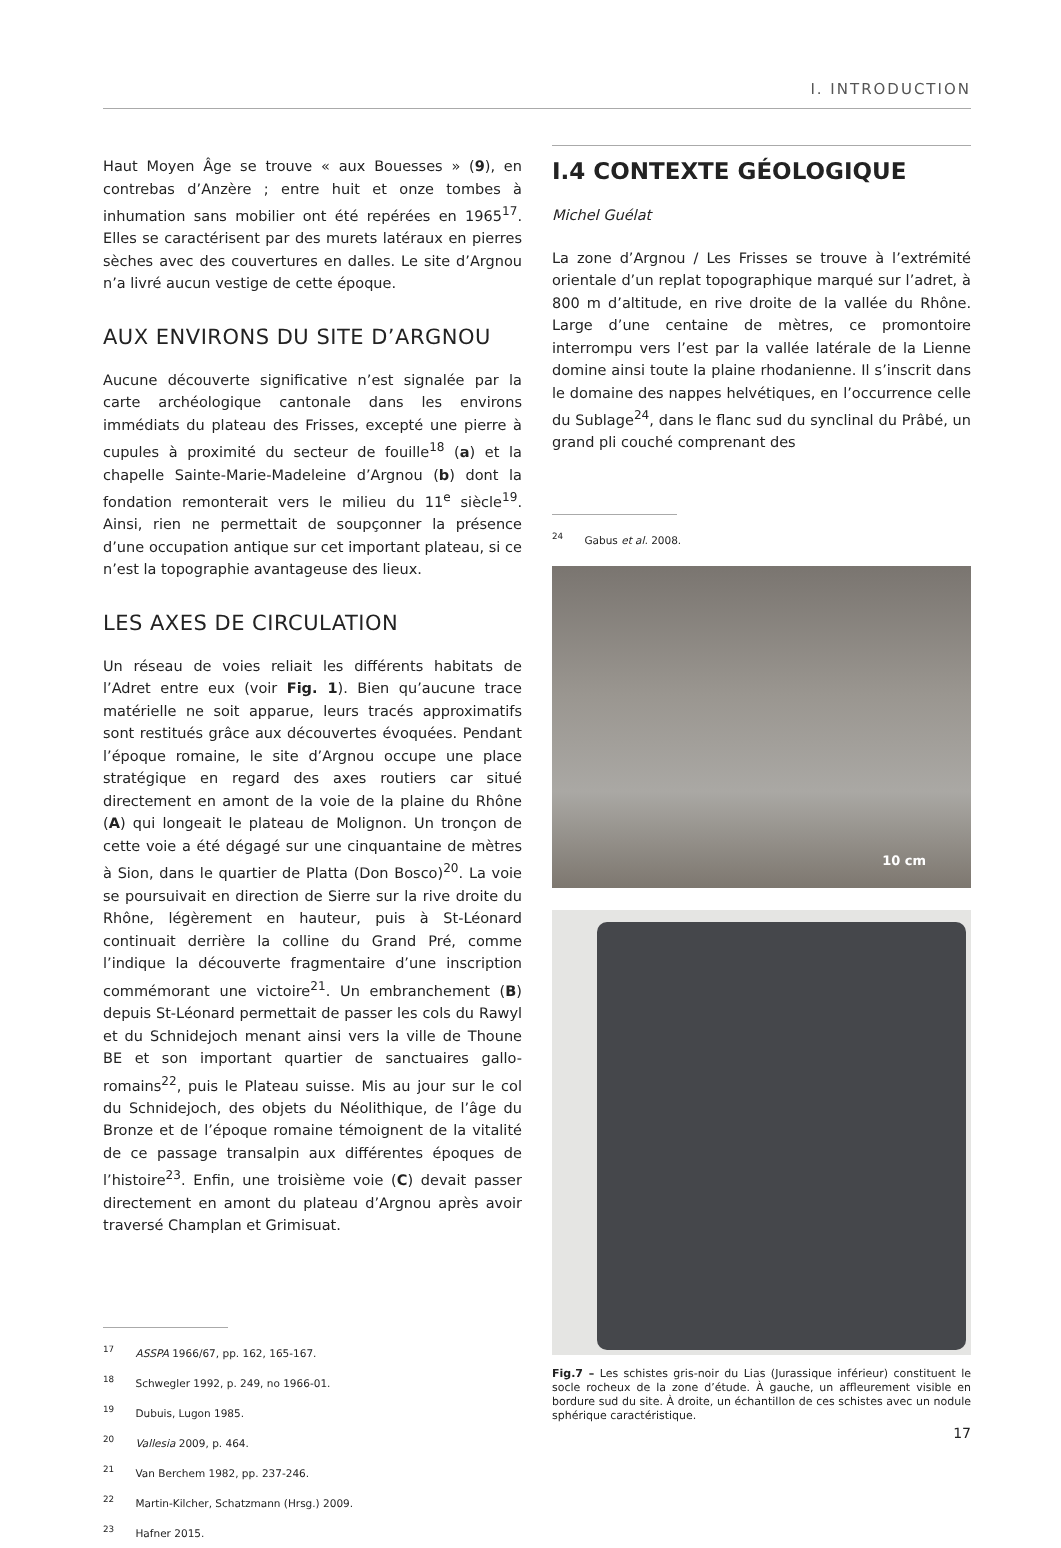I. INTRODUCTION
Haut Moyen Âge se trouve « aux Bouesses » (9), en contrebas d’Anzère ; entre huit et onze tombes à inhumation sans mobilier ont été repérées en 1965<sup>17</sup>. Elles se caractérisent par des murets latéraux en pierres sèches avec des couvertures en dalles. Le site d’Argnou n’a livré aucun vestige de cette époque.
AUX ENVIRONS DU SITE D’ARGNOU
Aucune découverte significative n’est signalée par la carte archéologique cantonale dans les environs immédiats du plateau des Frisses, excepté une pierre à cupules à proximité du secteur de fouille<sup>18</sup> (a) et la chapelle Sainte-Marie-Madeleine d’Argnou (b) dont la fondation remonterait vers le milieu du 11<sup>e</sup> siècle<sup>19</sup>. Ainsi, rien ne permettait de soupçonner la présence d’une occupation antique sur cet important plateau, si ce n’est la topographie avantageuse des lieux.
LES AXES DE CIRCULATION
Un réseau de voies reliait les différents habitats de l’Adret entre eux (voir Fig. 1). Bien qu’aucune trace matérielle ne soit apparue, leurs tracés approximatifs sont restitués grâce aux découvertes évoquées. Pendant l’époque romaine, le site d’Argnou occupe une place stratégique en regard des axes routiers car situé directement en amont de la voie de la plaine du Rhône (A) qui longeait le plateau de Molignon. Un tronçon de cette voie a été dégagé sur une cinquantaine de mètres à Sion, dans le quartier de Platta (Don Bosco)<sup>20</sup>. La voie se poursuivait en direction de Sierre sur la rive droite du Rhône, légèrement en hauteur, puis à St-Léonard continuait derrière la colline du Grand Pré, comme l’indique la découverte fragmentaire d’une inscription commémorant une victoire<sup>21</sup>. Un embranchement (B) depuis St-Léonard permettait de passer les cols du Rawyl et du Schnidejoch menant ainsi vers la ville de Thoune BE et son important quartier de sanctuaires gallo-romains<sup>22</sup>, puis le Plateau suisse. Mis au jour sur le col du Schnidejoch, des objets du Néolithique, de l’âge du Bronze et de l’époque romaine témoignent de la vitalité de ce passage transalpin aux différentes époques de l’histoire<sup>23</sup>. Enfin, une troisième voie (C) devait passer directement en amont du plateau d’Argnou après avoir traversé Champlan et Grimisuat.
<sup>17</sup> ASSPA 1966/67, pp. 162, 165-167.
<sup>18</sup> Schwegler 1992, p. 249, no 1966-01.
<sup>19</sup> Dubuis, Lugon 1985.
<sup>20</sup> Vallesia 2009, p. 464.
<sup>21</sup> Van Berchem 1982, pp. 237-246.
<sup>22</sup> Martin-Kilcher, Schatzmann (Hrsg.) 2009.
<sup>23</sup> Hafner 2015.
I.4 CONTEXTE GÉOLOGIQUE
Michel Guélat
La zone d’Argnou / Les Frisses se trouve à l’extrémité orientale d’un replat topographique marqué sur l’adret, à 800 m d’altitude, en rive droite de la vallée du Rhône. Large d’une centaine de mètres, ce promontoire interrompu vers l’est par la vallée latérale de la Lienne domine ainsi toute la plaine rhodanienne. Il s’inscrit dans le domaine des nappes helvétiques, en l’occurrence celle du Sublage<sup>24</sup>, dans le flanc sud du synclinal du Prâbé, un grand pli couché comprenant des
<sup>24</sup> Gabus et al. 2008.
10 cm
Fig.7 – Les schistes gris-noir du Lias (Jurassique inférieur) constituent le socle rocheux de la zone d’étude. À gauche, un affleurement visible en bordure sud du site. À droite, un échantillon de ces schistes avec un nodule sphérique caractéristique.
17